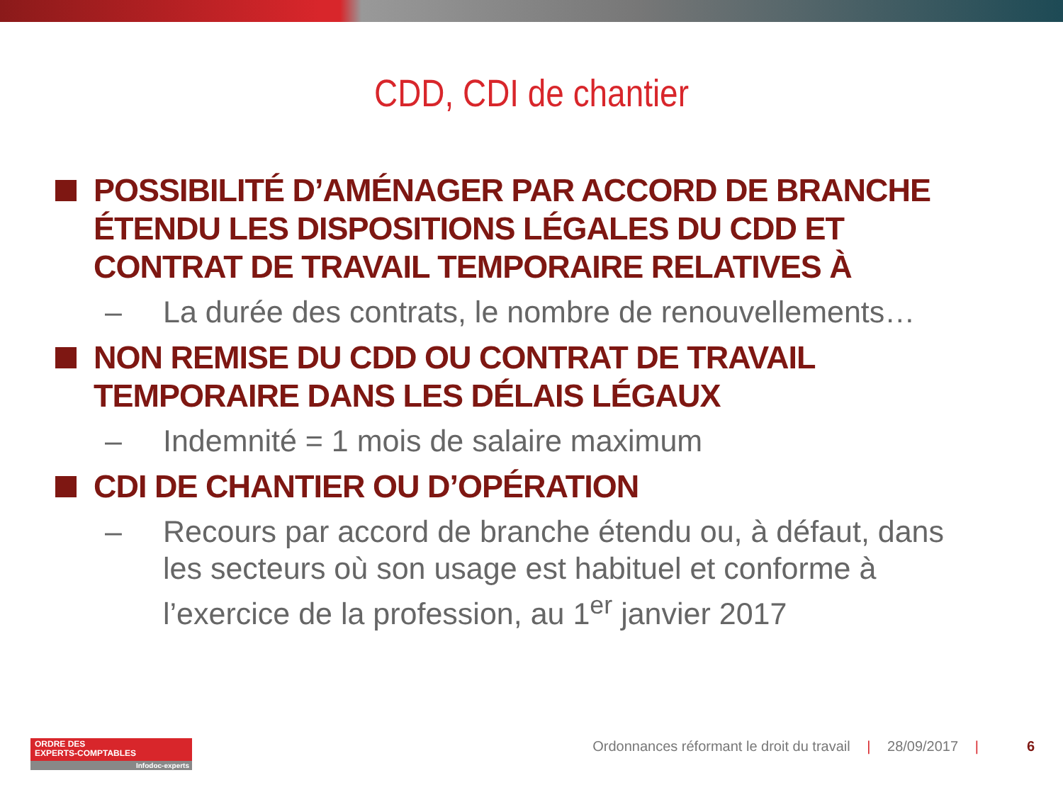CDD, CDI de chantier
POSSIBILITÉ D’AMÉNAGER PAR ACCORD DE BRANCHE ÉTENDU LES DISPOSITIONS LÉGALES DU CDD ET CONTRAT DE TRAVAIL TEMPORAIRE RELATIVES À
– La durée des contrats, le nombre de renouvellements…
NON REMISE DU CDD OU CONTRAT DE TRAVAIL TEMPORAIRE DANS LES DÉLAIS LÉGAUX
– Indemnité = 1 mois de salaire maximum
CDI DE CHANTIER OU D’OPÉRATION
– Recours par accord de branche étendu ou, à défaut, dans les secteurs où son usage est habituel et conforme à l’exercice de la profession, au 1<sup>er</sup> janvier 2017
ORDRE DES
EXPERTS-COMPTABLES
Infodoc-experts
Ordonnances réformant le droit du travail | 28/09/2017 | 6